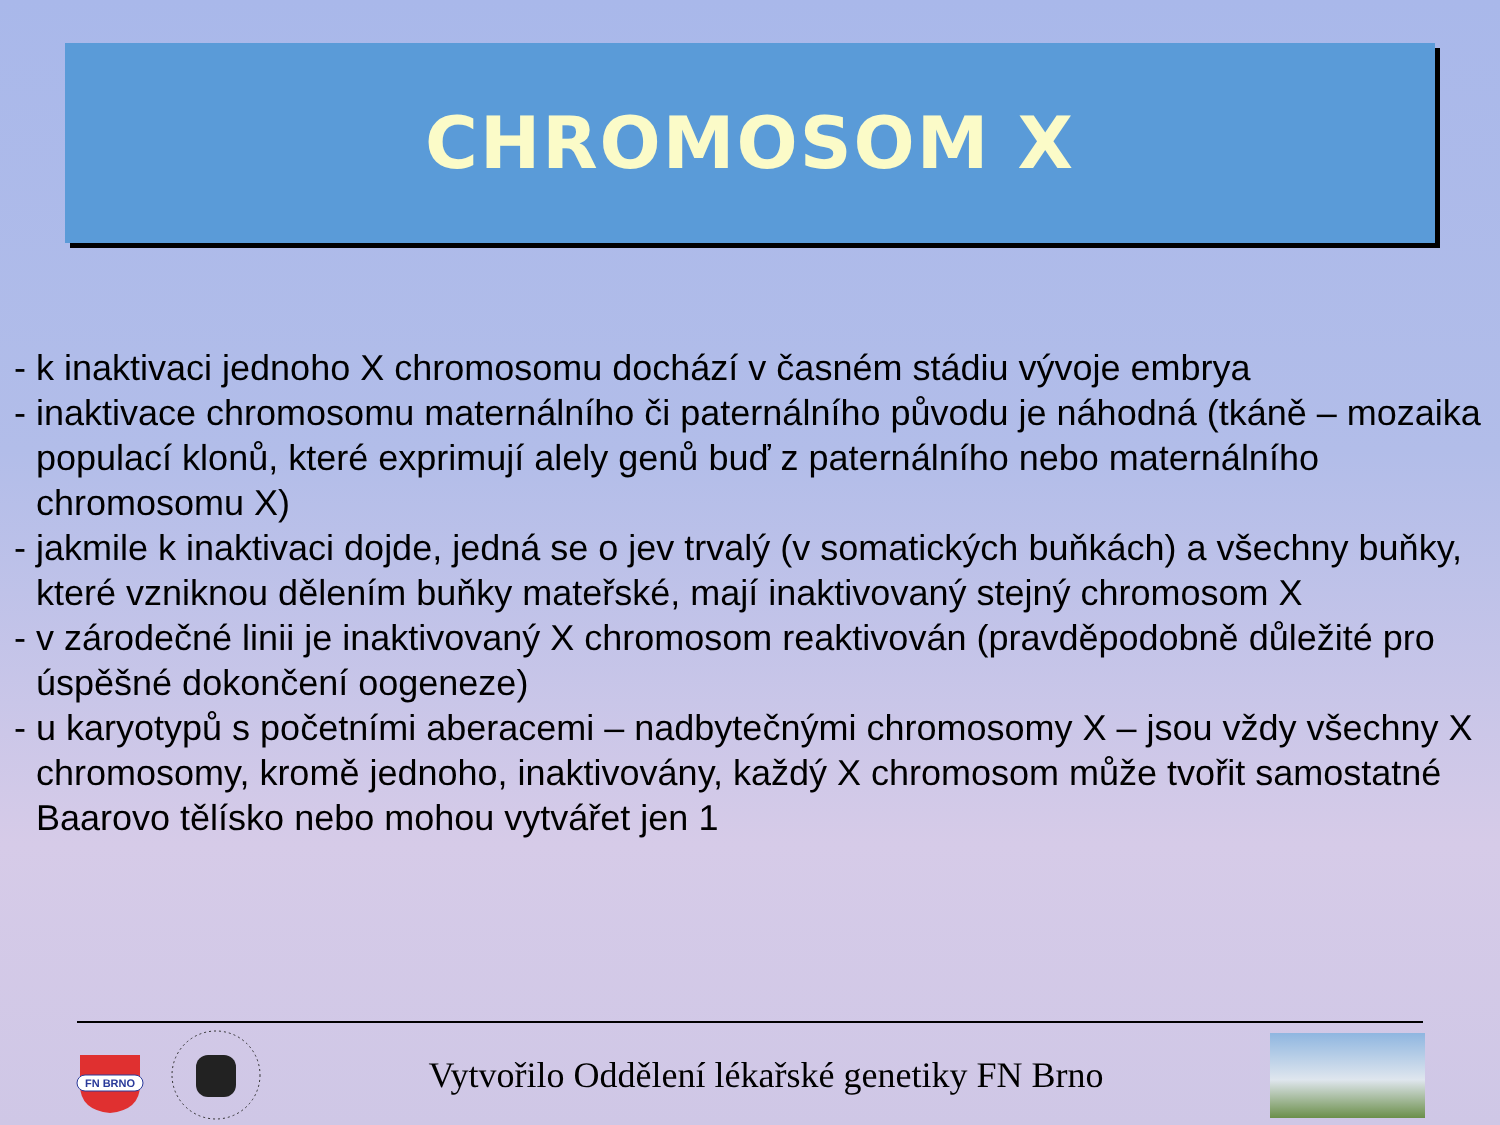CHROMOSOM X
- k inaktivaci jednoho X chromosomu dochází v časném stádiu vývoje embrya
- inaktivace chromosomu maternálního či paternálního původu je náhodná (tkáně – mozaika populací klonů, které exprimují alely genů buď z paternálního nebo maternálního chromosomu X)
- jakmile k inaktivaci dojde, jedná se o jev trvalý (v somatických buňkách) a všechny buňky, které vzniknou dělením buňky mateřské, mají inaktivovaný stejný chromosom X
- v zárodečné linii je inaktivovaný X chromosom reaktivován (pravděpodobně důležité pro úspěšné dokončení oogeneze)
- u karyotypů s početními aberacemi – nadbytečnými chromosomy X – jsou vždy všechny X chromosomy, kromě jednoho, inaktivovány, každý X chromosom může tvořit samostatné Baarovo tělísko nebo mohou vytvářet jen 1
FN BRNO
Vytvořilo Oddělení lékařské genetiky FN Brno